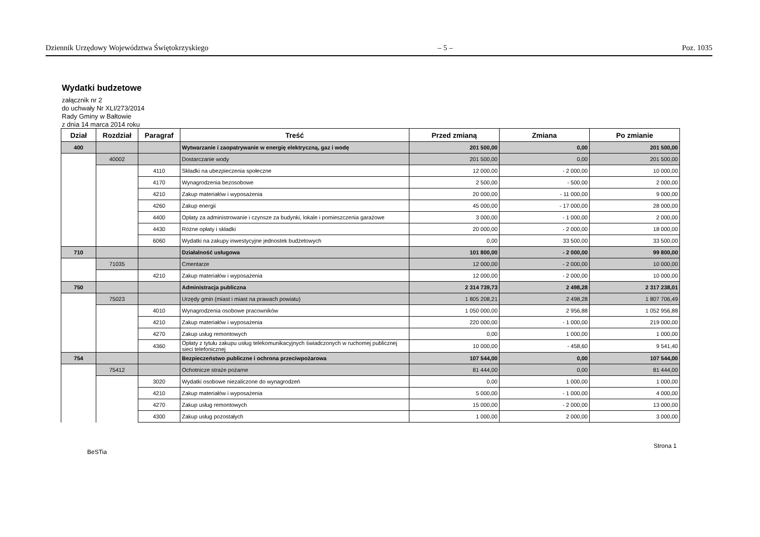Dziennik Urzędowy Województwa Świętokrzyskiego – 5 – Poz. 1035
Wydatki budzetowe
załącznik nr 2
do uchwały Nr XLI/273/2014
Rady Gminy w Bałtowie
z dnia 14 marca 2014 roku
| Dział | Rozdział | Paragraf | Treść | Przed zmianą | Zmiana | Po zmianie |
| --- | --- | --- | --- | --- | --- | --- |
| 400 | | | Wytwarzanie i zaopatrywanie w energię elektryczną, gaz i wodę | 201 500,00 | 0,00 | 201 500,00 |
| | 40002 | | Dostarczanie wody | 201 500,00 | 0,00 | 201 500,00 |
| | | 4110 | Składki na ubezpieczenia społeczne | 12 000,00 | - 2 000,00 | 10 000,00 |
| | | 4170 | Wynagrodzenia bezosobowe | 2 500,00 | - 500,00 | 2 000,00 |
| | | 4210 | Zakup materiałów i wyposażenia | 20 000,00 | - 11 000,00 | 9 000,00 |
| | | 4260 | Zakup energii | 45 000,00 | - 17 000,00 | 28 000,00 |
| | | 4400 | Opłaty za administrowanie i czynsze za budynki, lokale i pomieszczenia garażowe | 3 000,00 | - 1 000,00 | 2 000,00 |
| | | 4430 | Różne opłaty i składki | 20 000,00 | - 2 000,00 | 18 000,00 |
| | | 6060 | Wydatki na zakupy inwestycyjne jednostek budżetowych | 0,00 | 33 500,00 | 33 500,00 |
| 710 | | | Działalność usługowa | 101 800,00 | - 2 000,00 | 99 800,00 |
| | 71035 | | Cmentarze | 12 000,00 | - 2 000,00 | 10 000,00 |
| | | 4210 | Zakup materiałów i wyposażenia | 12 000,00 | - 2 000,00 | 10 000,00 |
| 750 | | | Administracja publiczna | 2 314 739,73 | 2 498,28 | 2 317 238,01 |
| | 75023 | | Urzędy gmin (miast i miast na prawach powiatu) | 1 805 208,21 | 2 498,28 | 1 807 706,49 |
| | | 4010 | Wynagrodzenia osobowe pracowników | 1 050 000,00 | 2 956,88 | 1 052 956,88 |
| | | 4210 | Zakup materiałów i wyposażenia | 220 000,00 | - 1 000,00 | 219 000,00 |
| | | 4270 | Zakup usług remontowych | 0,00 | 1 000,00 | 1 000,00 |
| | | 4360 | Opłaty z tytułu zakupu usług telekomunikacyjnych świadczonych w ruchomej publicznej sieci telefonicznej | 10 000,00 | - 458,60 | 9 541,40 |
| 754 | | | Bezpieczeństwo publiczne i ochrona przeciwpożarowa | 107 544,00 | 0,00 | 107 544,00 |
| | 75412 | | Ochotnicze straże pożarne | 81 444,00 | 0,00 | 81 444,00 |
| | | 3020 | Wydatki osobowe niezaliczone do wynagrodzeń | 0,00 | 1 000,00 | 1 000,00 |
| | | 4210 | Zakup materiałów i wyposażenia | 5 000,00 | - 1 000,00 | 4 000,00 |
| | | 4270 | Zakup usług remontowych | 15 000,00 | - 2 000,00 | 13 000,00 |
| | | 4300 | Zakup usług pozostałych | 1 000,00 | 2 000,00 | 3 000,00 |
Strona 1
BeSTia